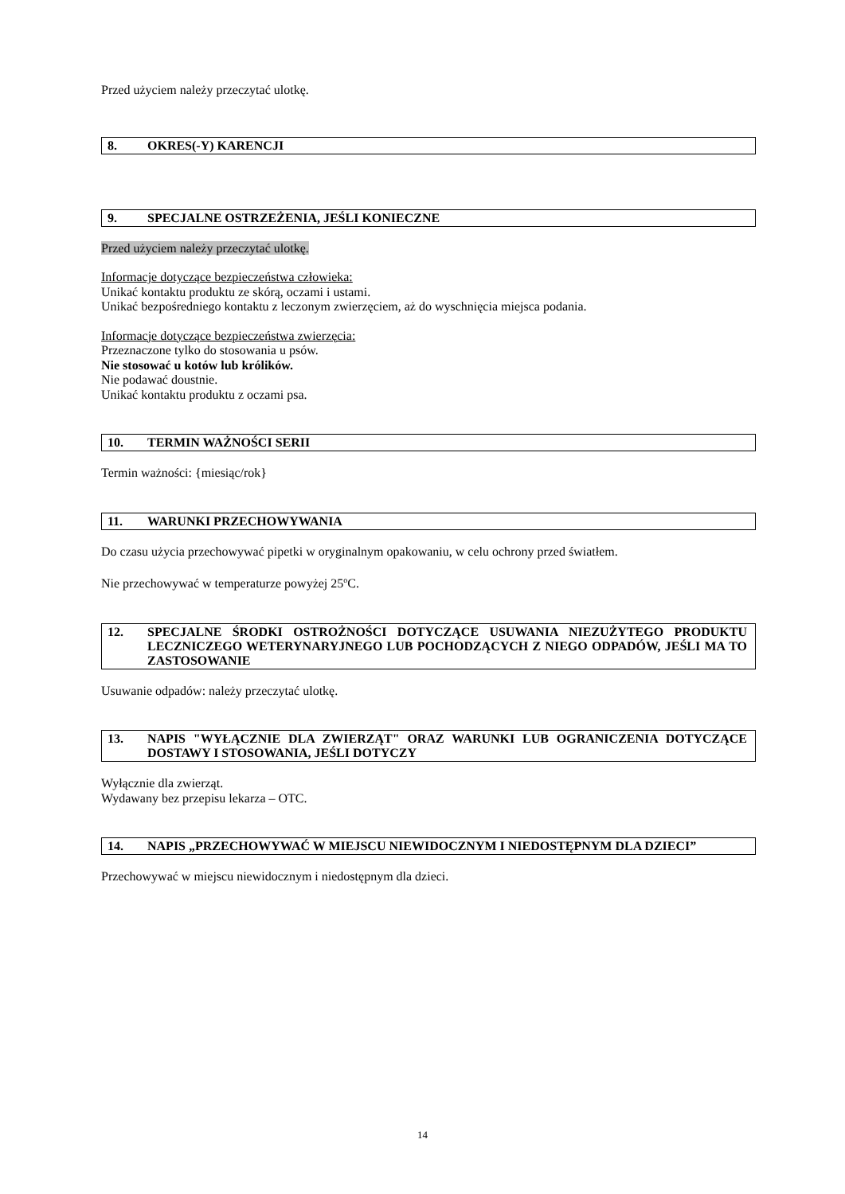Przed użyciem należy przeczytać ulotkę.
8. OKRES(-Y) KARENCJI
9. SPECJALNE OSTRZEŻENIA, JEŚLI KONIECZNE
Przed użyciem należy przeczytać ulotkę.
Informacje dotyczące bezpieczeństwa człowieka:
Unikać kontaktu produktu ze skórą, oczami i ustami.
Unikać bezpośredniego kontaktu z leczonym zwierzęciem, aż do wyschnięcia miejsca podania.
Informacje dotyczące bezpieczeństwa zwierzęcia:
Przeznaczone tylko do stosowania u psów.
Nie stosować u kotów lub królików.
Nie podawać doustnie.
Unikać kontaktu produktu z oczami psa.
10. TERMIN WAŻNOŚCI SERII
Termin ważności: {miesiąc/rok}
11. WARUNKI PRZECHOWYWANIA
Do czasu użycia przechowywać pipetki w oryginalnym opakowaniu, w celu ochrony przed światłem.
Nie przechowywać w temperaturze powyżej 25<sup>o</sup>C.
12. SPECJALNE ŚRODKI OSTROŻNOŚCI DOTYCZĄCE USUWANIA NIEZUŻYTEGO PRODUKTU LECZNICZEGO WETERYNARYJNEGO LUB POCHODZĄCYCH Z NIEGO ODPADÓW, JEŚLI MA TO ZASTOSOWANIE
Usuwanie odpadów: należy przeczytać ulotkę.
13. NAPIS "WYŁĄCZNIE DLA ZWIERZĄT" ORAZ WARUNKI LUB OGRANICZENIA DOTYCZĄCE DOSTAWY I STOSOWANIA, JEŚLI DOTYCZY
Wyłącznie dla zwierząt.
Wydawany bez przepisu lekarza – OTC.
14. NAPIS „PRZECHOWYWAĆ W MIEJSCU NIEWIDOCZNYM I NIEDOSTĘPNYM DLA DZIECI”
Przechowywać w miejscu niewidocznym i niedostępnym dla dzieci.
14